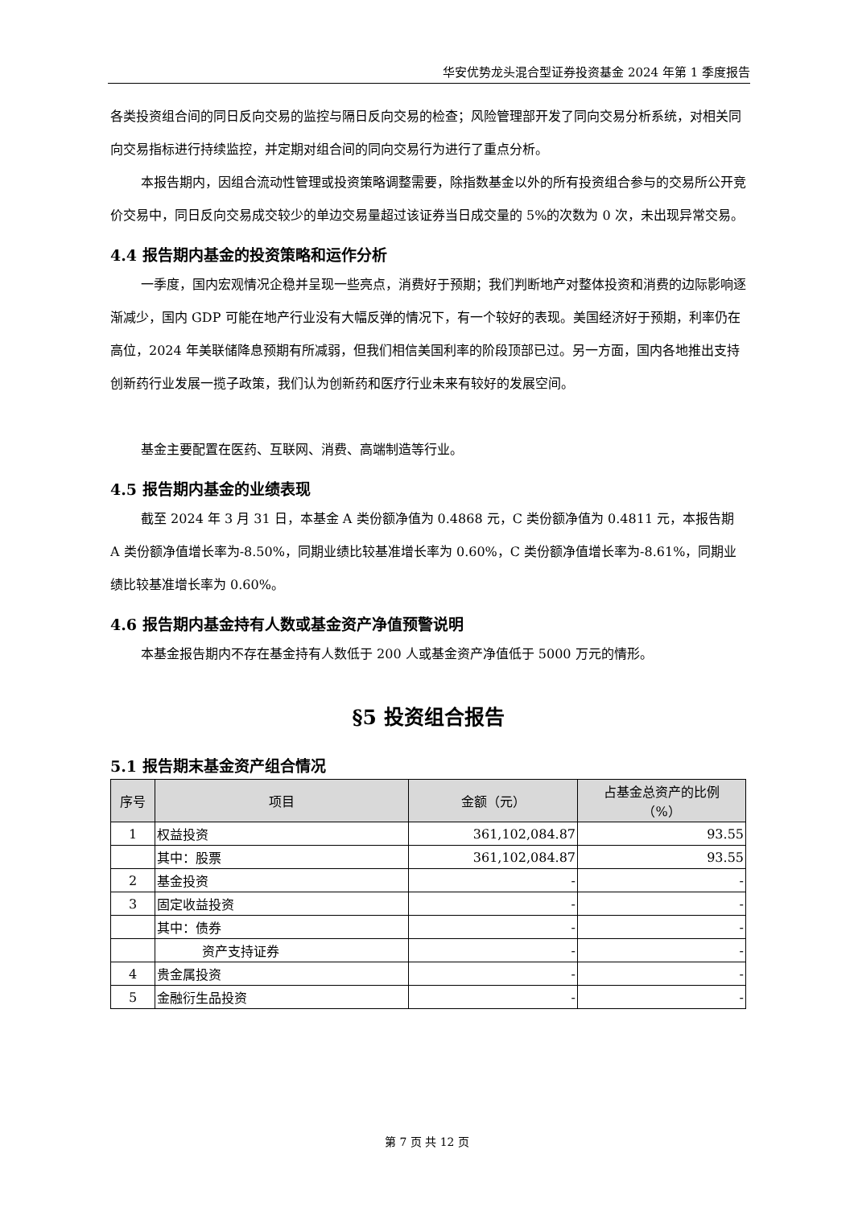华安优势龙头混合型证券投资基金 2024 年第 1 季度报告
各类投资组合间的同日反向交易的监控与隔日反向交易的检查；风险管理部开发了同向交易分析系统，对相关同向交易指标进行持续监控，并定期对组合间的同向交易行为进行了重点分析。
本报告期内，因组合流动性管理或投资策略调整需要，除指数基金以外的所有投资组合参与的交易所公开竞价交易中，同日反向交易成交较少的单边交易量超过该证券当日成交量的 5%的次数为 0 次，未出现异常交易。
4.4 报告期内基金的投资策略和运作分析
一季度，国内宏观情况企稳并呈现一些亮点，消费好于预期；我们判断地产对整体投资和消费的边际影响逐渐减少，国内 GDP 可能在地产行业没有大幅反弹的情况下，有一个较好的表现。美国经济好于预期，利率仍在高位，2024 年美联储降息预期有所减弱，但我们相信美国利率的阶段顶部已过。另一方面，国内各地推出支持创新药行业发展一揽子政策，我们认为创新药和医疗行业未来有较好的发展空间。
基金主要配置在医药、互联网、消费、高端制造等行业。
4.5 报告期内基金的业绩表现
截至 2024 年 3 月 31 日，本基金 A 类份额净值为 0.4868 元，C 类份额净值为 0.4811 元，本报告期 A 类份额净值增长率为-8.50%，同期业绩比较基准增长率为 0.60%，C 类份额净值增长率为-8.61%，同期业绩比较基准增长率为 0.60%。
4.6 报告期内基金持有人数或基金资产净值预警说明
本基金报告期内不存在基金持有人数低于 200 人或基金资产净值低于 5000 万元的情形。
§5 投资组合报告
5.1 报告期末基金资产组合情况
| 序号 | 项目 | 金额（元） | 占基金总资产的比例 （%） |
| --- | --- | --- | --- |
| 1 | 权益投资 | 361,102,084.87 | 93.55 |
| | 其中：股票 | 361,102,084.87 | 93.55 |
| 2 | 基金投资 | - | - |
| 3 | 固定收益投资 | - | - |
| | 其中：债券 | - | - |
| | 资产支持证券 | - | - |
| 4 | 贵金属投资 | - | - |
| 5 | 金融衍生品投资 | - | - |
第 7 页 共 12 页